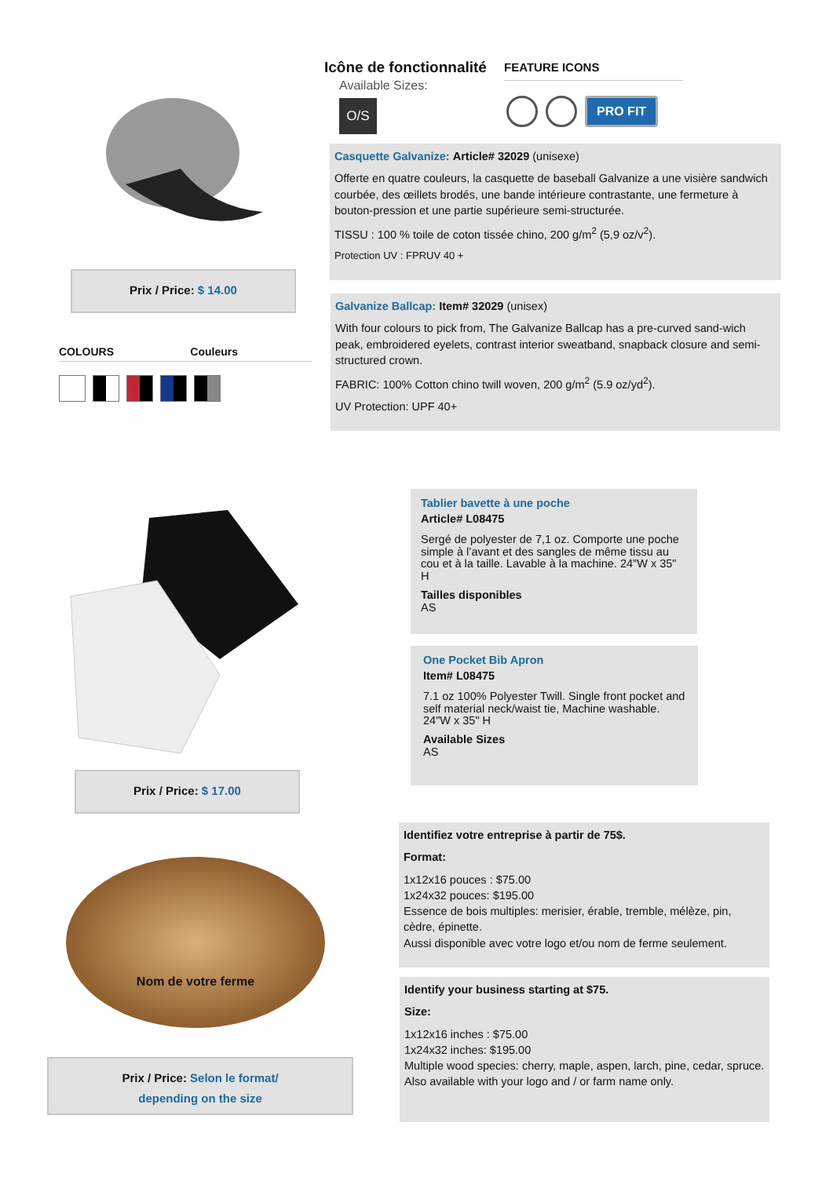Prix / Price: $ 14.00
COLOURS Couleurs
Icône de fonctionnalité
Available Sizes:
O/S
FEATURE ICONS
PRO FIT
Casquette Galvanize: Article# 32029 (unisexe)
Offerte en quatre couleurs, la casquette de baseball Galvanize a une visière sandwich courbée, des œillets brodés, une bande intérieure contrastante, une fermeture à bouton-pression et une partie supérieure semi-structurée.
TISSU : 100 % toile de coton tissée chino, 200 g/m<sup>2</sup> (5,9 oz/v<sup>2</sup>).
Protection UV : FPRUV 40 +
Galvanize Ballcap: Item# 32029 (unisex)
With four colours to pick from, The Galvanize Ballcap has a pre-curved sand-wich peak, embroidered eyelets, contrast interior sweatband, snapback closure and semi-structured crown.
FABRIC: 100% Cotton chino twill woven, 200 g/m<sup>2</sup> (5.9 oz/yd<sup>2</sup>).
UV Protection: UPF 40+
Prix / Price: $ 17.00
Tablier bavette à une poche
Article# L08475
Sergé de polyester de 7,1 oz. Comporte une poche simple à l’avant et des sangles de même tissu au cou et à la taille. Lavable à la machine. 24"W x 35" H
Tailles disponibles
AS
One Pocket Bib Apron
Item# L08475
7.1 oz 100% Polyester Twill. Single front pocket and self material neck/waist tie, Machine washable. 24"W x 35" H
Available Sizes
AS
Nom de votre ferme
Prix / Price: Selon le format/
depending on the size
Identifiez votre entreprise à partir de 75$.
Format:
1x12x16 pouces : $75.00
1x24x32 pouces: $195.00
Essence de bois multiples: merisier, érable, tremble, mélèze, pin, cèdre, épinette.
Aussi disponible avec votre logo et/ou nom de ferme seulement.
Identify your business starting at $75.
Size:
1x12x16 inches : $75.00
1x24x32 inches: $195.00
Multiple wood species: cherry, maple, aspen, larch, pine, cedar, spruce.
Also available with your logo and / or farm name only.